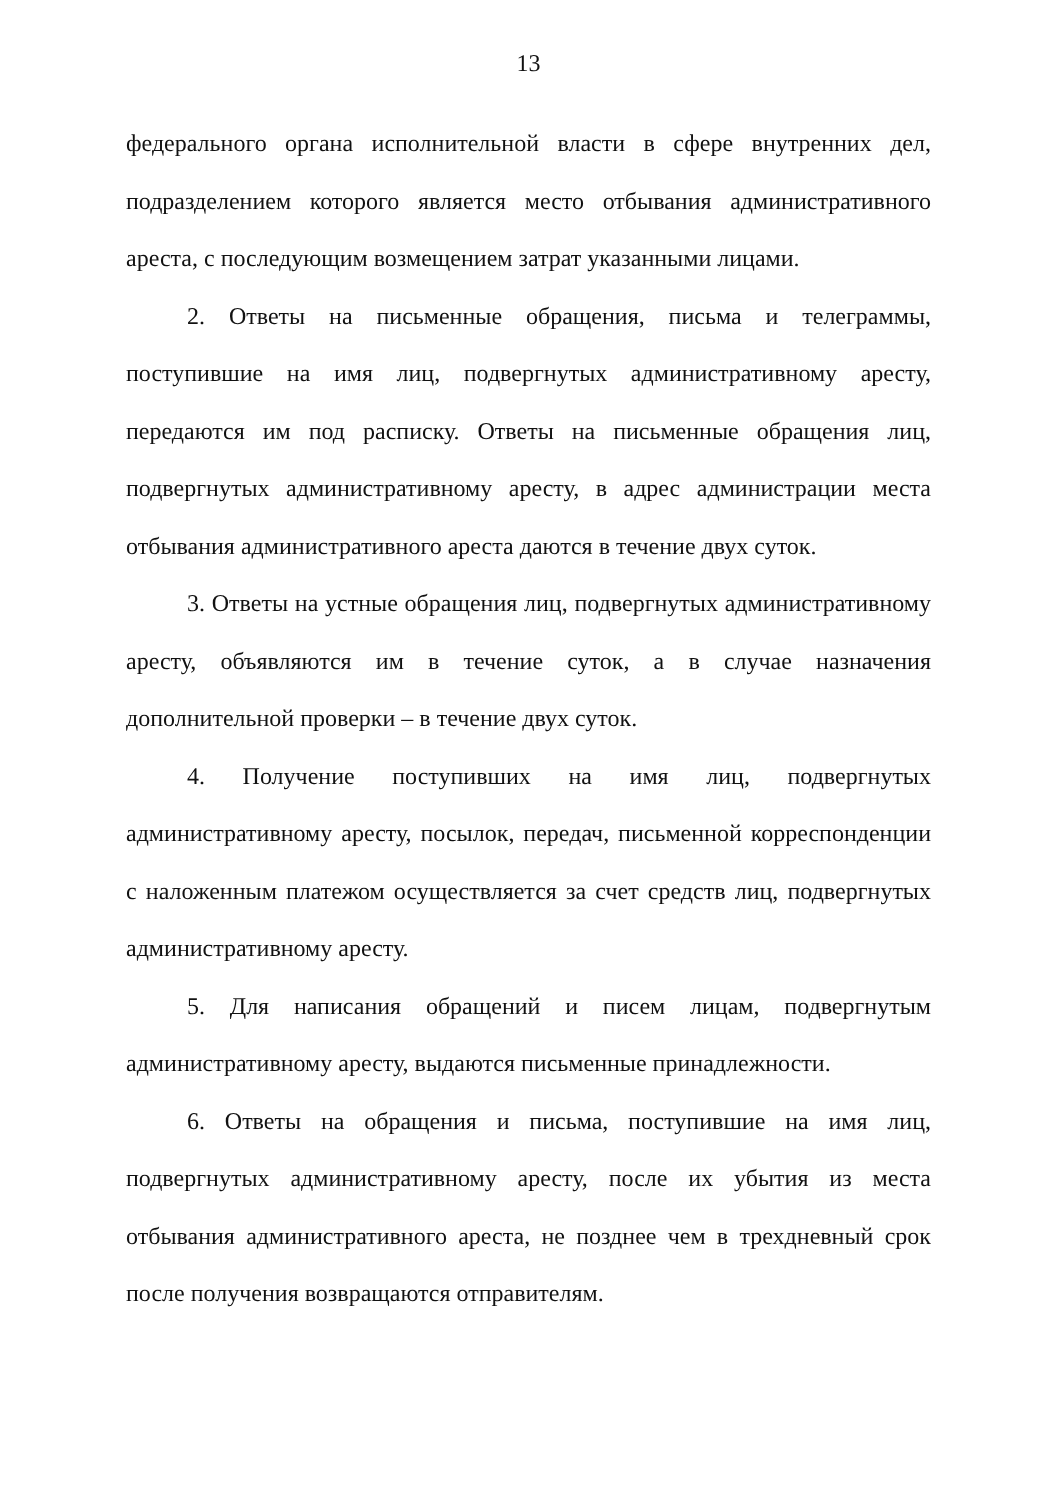13
федерального органа исполнительной власти в сфере внутренних дел, подразделением которого является место отбывания административного ареста, с последующим возмещением затрат указанными лицами.
2. Ответы на письменные обращения, письма и телеграммы, поступившие на имя лиц, подвергнутых административному аресту, передаются им под расписку. Ответы на письменные обращения лиц, подвергнутых административному аресту, в адрес администрации места отбывания административного ареста даются в течение двух суток.
3. Ответы на устные обращения лиц, подвергнутых административному аресту, объявляются им в течение суток, а в случае назначения дополнительной проверки – в течение двух суток.
4. Получение поступивших на имя лиц, подвергнутых административному аресту, посылок, передач, письменной корреспонденции с наложенным платежом осуществляется за счет средств лиц, подвергнутых административному аресту.
5. Для написания обращений и писем лицам, подвергнутым административному аресту, выдаются письменные принадлежности.
6. Ответы на обращения и письма, поступившие на имя лиц, подвергнутых административному аресту, после их убытия из места отбывания административного ареста, не позднее чем в трехдневный срок после получения возвращаются отправителям.